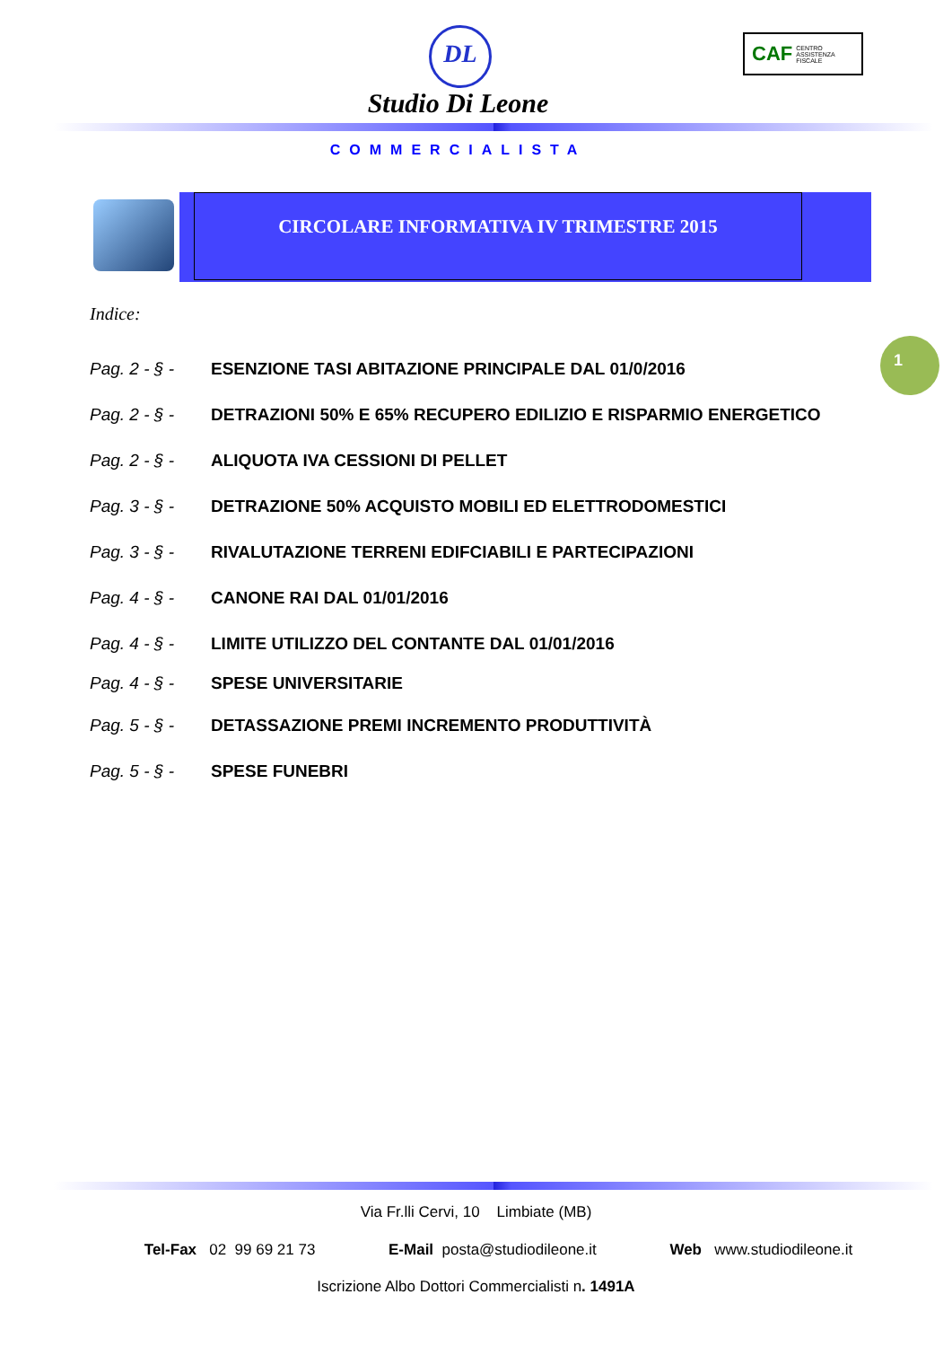DL
Studio Di Leone
COMMERCIALISTA
CAF CENTRO
ASSISTENZA
FISCALE
CIRCOLARE INFORMATIVA IV TRIMESTRE 2015
Indice:
1
Pag. 2 - § - ESENZIONE TASI ABITAZIONE PRINCIPALE DAL 01/0/2016
Pag. 2 - § - DETRAZIONI 50% E 65% RECUPERO EDILIZIO E RISPARMIO ENERGETICO
Pag. 2 - § - ALIQUOTA IVA CESSIONI DI PELLET
Pag. 3 - § - DETRAZIONE 50% ACQUISTO MOBILI ED ELETTRODOMESTICI
Pag. 3 - § - RIVALUTAZIONE TERRENI EDIFCIABILI E PARTECIPAZIONI
Pag. 4 - § - CANONE RAI DAL 01/01/2016
Pag. 4 - § - LIMITE UTILIZZO DEL CONTANTE DAL 01/01/2016
Pag. 4 - § - SPESE UNIVERSITARIE
Pag. 5 - § - DETASSAZIONE PREMI INCREMENTO PRODUTTIVITÀ
Pag. 5 - § - SPESE FUNEBRI
Via Fr.lli Cervi, 10 Limbiate (MB)
Tel-Fax 02 99 69 21 73 E-Mail posta@studiodileone.it Web www.studiodileone.it
Iscrizione Albo Dottori Commercialisti n. 1491A